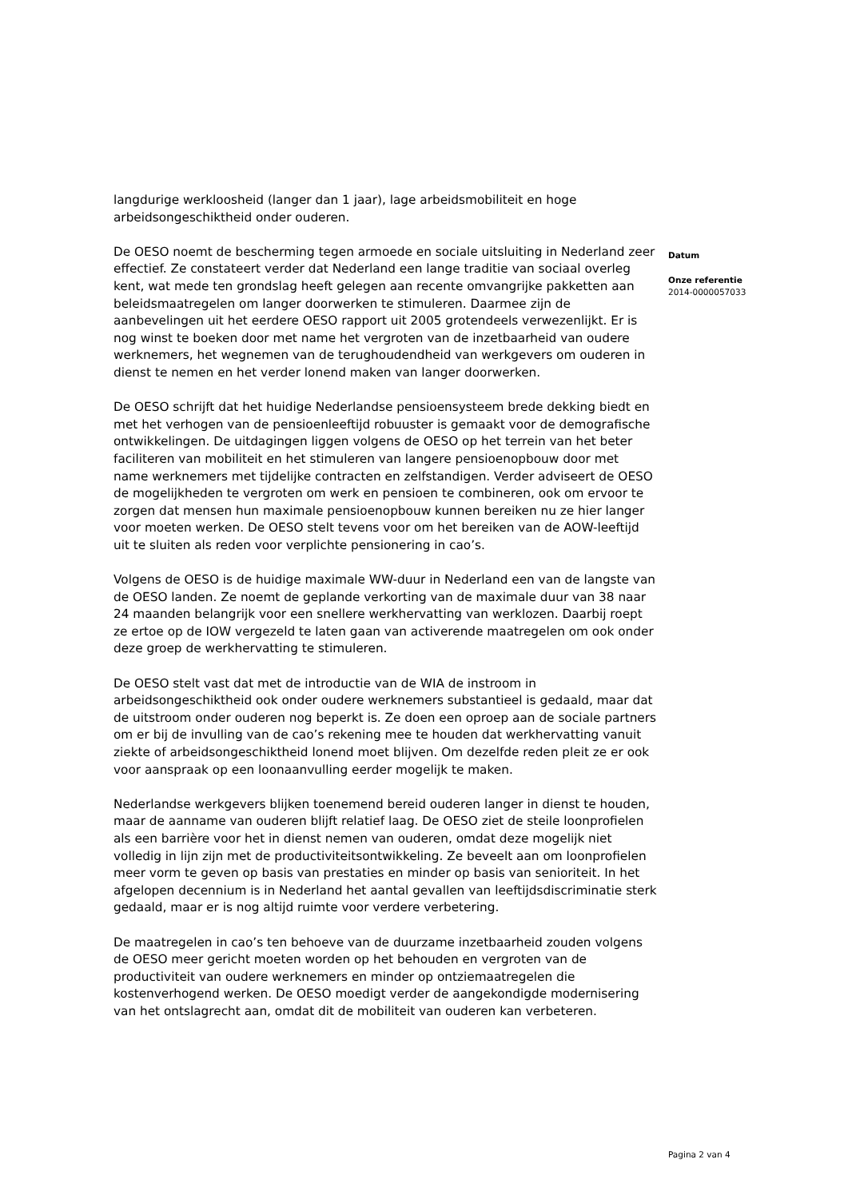langdurige werkloosheid (langer dan 1 jaar), lage arbeidsmobiliteit en hoge arbeidsongeschiktheid onder ouderen.
De OESO noemt de bescherming tegen armoede en sociale uitsluiting in Nederland zeer effectief. Ze constateert verder dat Nederland een lange traditie van sociaal overleg kent, wat mede ten grondslag heeft gelegen aan recente omvangrijke pakketten aan beleidsmaatregelen om langer doorwerken te stimuleren. Daarmee zijn de aanbevelingen uit het eerdere OESO rapport uit 2005 grotendeels verwezenlijkt. Er is nog winst te boeken door met name het vergroten van de inzetbaarheid van oudere werknemers, het wegnemen van de terughoudendheid van werkgevers om ouderen in dienst te nemen en het verder lonend maken van langer doorwerken.
De OESO schrijft dat het huidige Nederlandse pensioensysteem brede dekking biedt en met het verhogen van de pensioenleeftijd robuuster is gemaakt voor de demografische ontwikkelingen. De uitdagingen liggen volgens de OESO op het terrein van het beter faciliteren van mobiliteit en het stimuleren van langere pensioenopbouw door met name werknemers met tijdelijke contracten en zelfstandigen. Verder adviseert de OESO de mogelijkheden te vergroten om werk en pensioen te combineren, ook om ervoor te zorgen dat mensen hun maximale pensioenopbouw kunnen bereiken nu ze hier langer voor moeten werken. De OESO stelt tevens voor om het bereiken van de AOW-leeftijd uit te sluiten als reden voor verplichte pensionering in cao’s.
Volgens de OESO is de huidige maximale WW-duur in Nederland een van de langste van de OESO landen. Ze noemt de geplande verkorting van de maximale duur van 38 naar 24 maanden belangrijk voor een snellere werkhervatting van werklozen. Daarbij roept ze ertoe op de IOW vergezeld te laten gaan van activerende maatregelen om ook onder deze groep de werkhervatting te stimuleren.
De OESO stelt vast dat met de introductie van de WIA de instroom in arbeidsongeschiktheid ook onder oudere werknemers substantieel is gedaald, maar dat de uitstroom onder ouderen nog beperkt is. Ze doen een oproep aan de sociale partners om er bij de invulling van de cao’s rekening mee te houden dat werkhervatting vanuit ziekte of arbeidsongeschiktheid lonend moet blijven. Om dezelfde reden pleit ze er ook voor aanspraak op een loonaanvulling eerder mogelijk te maken.
Nederlandse werkgevers blijken toenemend bereid ouderen langer in dienst te houden, maar de aanname van ouderen blijft relatief laag. De OESO ziet de steile loonprofielen als een barrière voor het in dienst nemen van ouderen, omdat deze mogelijk niet volledig in lijn zijn met de productiviteitsontwikkeling. Ze beveelt aan om loonprofielen meer vorm te geven op basis van prestaties en minder op basis van senioriteit. In het afgelopen decennium is in Nederland het aantal gevallen van leeftijdsdiscriminatie sterk gedaald, maar er is nog altijd ruimte voor verdere verbetering.
De maatregelen in cao’s ten behoeve van de duurzame inzetbaarheid zouden volgens de OESO meer gericht moeten worden op het behouden en vergroten van de productiviteit van oudere werknemers en minder op ontziemaatregelen die kostenverhogend werken. De OESO moedigt verder de aangekondigde modernisering van het ontslagrecht aan, omdat dit de mobiliteit van ouderen kan verbeteren.
Datum
Onze referentie
2014-0000057033
Pagina 2 van 4